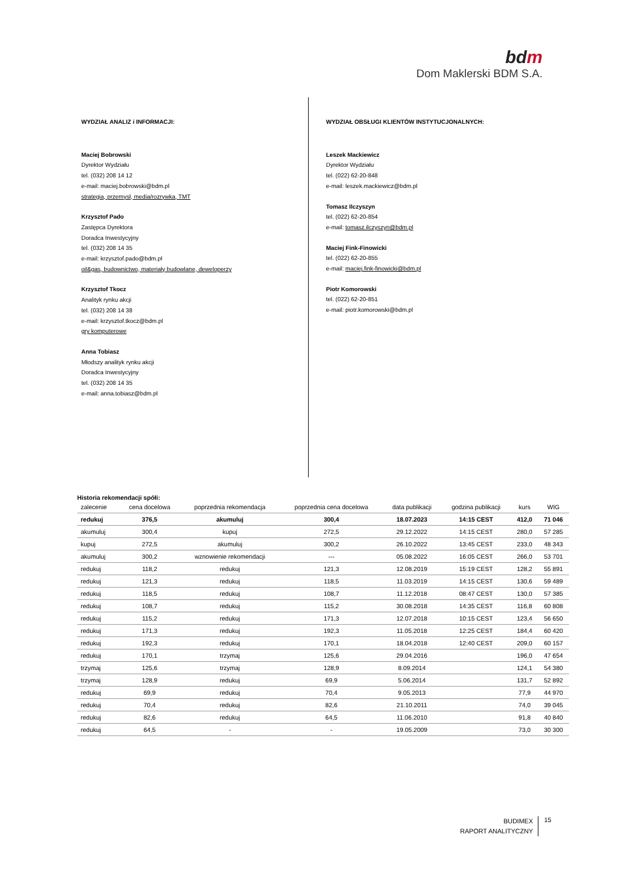bdm
Dom Maklerski BDM S.A.
WYDZIAŁ ANALIZ i INFORMACJI:
Maciej Bobrowski
Dyrektor Wydziału
tel. (032) 208 14 12
e-mail: maciej.bobrowski@bdm.pl
strategia, przemysł, media/rozrywka, TMT
Krzysztof Pado
Zastępca Dyrektora
Doradca Inwestycyjny
tel. (032) 208 14 35
e-mail: krzysztof.pado@bdm.pl
oil&gas, budownictwo, materiały budowlane, deweloperzy
Krzysztof Tkocz
Analityk rynku akcji
tel. (032) 208 14 38
e-mail: krzysztof.tkocz@bdm.pl
gry komputerowe
Anna Tobiasz
Młodszy analityk rynku akcji
Doradca Inwestycyjny
tel. (032) 208 14 35
e-mail: anna.tobiasz@bdm.pl
WYDZIAŁ OBSŁUGI KLIENTÓW INSTYTUCJONALNYCH:
Leszek Mackiewicz
Dyrektor Wydziału
tel. (022) 62-20-848
e-mail: leszek.mackiewicz@bdm.pl
Tomasz Ilczyszyn
tel. (022) 62-20-854
e-mail: tomasz.ilczyszyn@bdm.pl
Maciej Fink-Finowicki
tel. (022) 62-20-855
e-mail: maciej.fink-finowicki@bdm.pl
Piotr Komorowski
tel. (022) 62-20-851
e-mail: piotr.komorowski@bdm.pl
Historia rekomendacji spółi:
| zalecenie | cena docelowa | poprzednia rekomendacja | poprzednia cena docelowa | data publikacji | godzina publikacji | kurs | WIG |
| --- | --- | --- | --- | --- | --- | --- | --- |
| redukuj | 376,5 | akumuluj | 300,4 | 18.07.2023 | 14:15 CEST | 412,0 | 71 046 |
| akumuluj | 300,4 | kupuj | 272,5 | 29.12.2022 | 14:15 CEST | 280,0 | 57 285 |
| kupuj | 272,5 | akumuluj | 300,2 | 26.10.2022 | 13:45 CEST | 233,0 | 48 343 |
| akumuluj | 300,2 | wznowienie rekomendacji | --- | 05.08.2022 | 16:05 CEST | 266,0 | 53 701 |
| redukuj | 118,2 | redukuj | 121,3 | 12.08.2019 | 15:19 CEST | 128,2 | 55 891 |
| redukuj | 121,3 | redukuj | 118,5 | 11.03.2019 | 14:15 CEST | 130,6 | 59 489 |
| redukuj | 118,5 | redukuj | 108,7 | 11.12.2018 | 08:47 CEST | 130,0 | 57 385 |
| redukuj | 108,7 | redukuj | 115,2 | 30.08.2018 | 14:35 CEST | 116,8 | 60 808 |
| redukuj | 115,2 | redukuj | 171,3 | 12.07.2018 | 10:15 CEST | 123,4 | 56 650 |
| redukuj | 171,3 | redukuj | 192,3 | 11.05.2018 | 12:25 CEST | 184,4 | 60 420 |
| redukuj | 192,3 | redukuj | 170,1 | 18.04.2018 | 12:40 CEST | 209,0 | 60 157 |
| redukuj | 170,1 | trzymaj | 125,6 | 29.04.2016 | | 196,0 | 47 654 |
| trzymaj | 125,6 | trzymaj | 128,9 | 8.09.2014 | | 124,1 | 54 380 |
| trzymaj | 128,9 | redukuj | 69,9 | 5.06.2014 | | 131,7 | 52 892 |
| redukuj | 69,9 | redukuj | 70,4 | 9.05.2013 | | 77,9 | 44 970 |
| redukuj | 70,4 | redukuj | 82,6 | 21.10.2011 | | 74,0 | 39 045 |
| redukuj | 82,6 | redukuj | 64,5 | 11.06.2010 | | 91,8 | 40 840 |
| redukuj | 64,5 | - | - | 19.05.2009 | | 73,0 | 30 300 |
BUDIMEX
RAPORT ANALITYCZNY
15